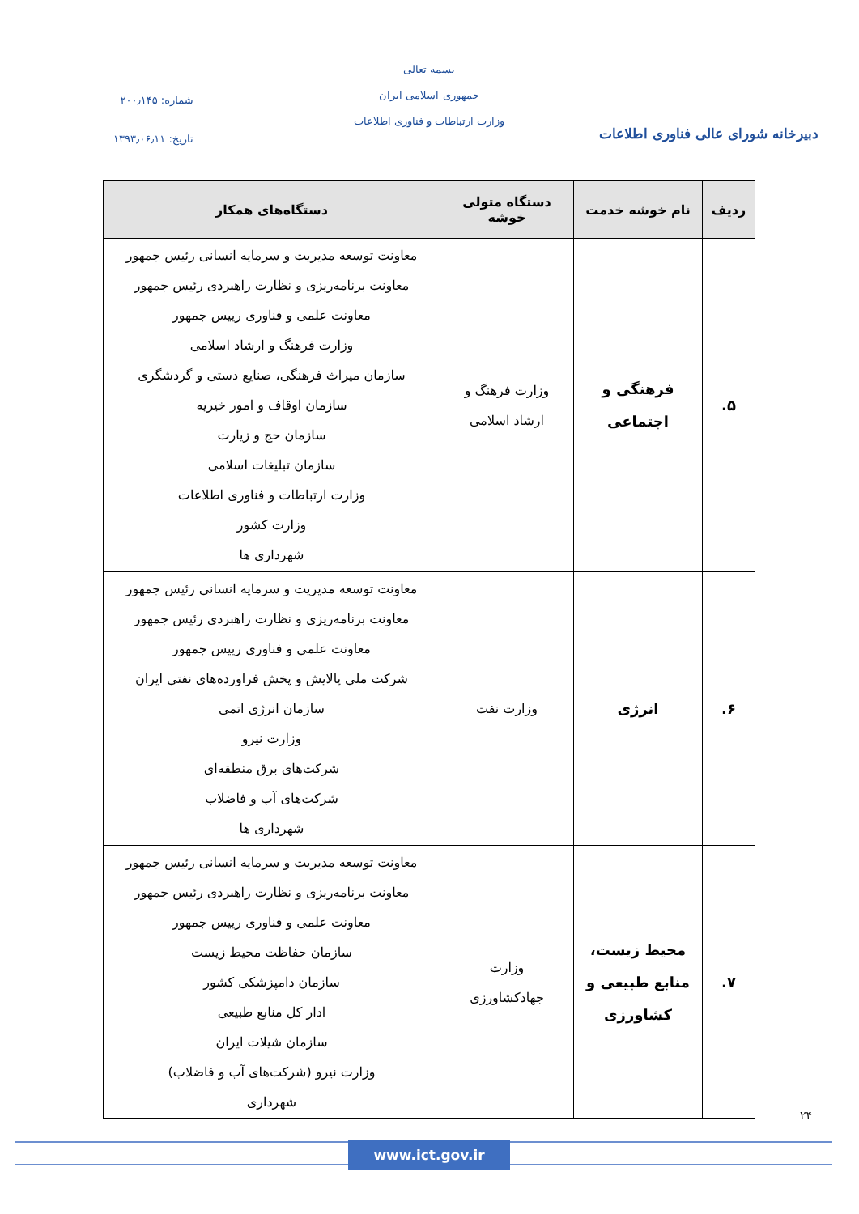دبیرخانه شورای عالی فناوری اطلاعات
بسمه تعالی
جمهوری اسلامی ایران
وزارت ارتباطات و فناوری اطلاعات
شماره: ۲۰۰٫۱۴۵
تاریخ: ۱۳۹۳٫۰۶٫۱۱
| ردیف | نام خوشه خدمت | دستگاه متولی خوشه | دستگاه‌های همکار |
| --- | --- | --- | --- |
| ۵. | فرهنگی و اجتماعی | وزارت فرهنگ و ارشاد اسلامی | معاونت توسعه مدیریت و سرمایه انسانی رئیس جمهور معاونت برنامه‌ریزی و نظارت راهبردی رئیس جمهور معاونت علمی و فناوری رییس جمهور وزارت فرهنگ و ارشاد اسلامی سازمان میراث فرهنگی، صنایع دستی و گردشگری سازمان اوقاف و امور خیریه سازمان حج و زیارت سازمان تبلیغات اسلامی وزارت ارتباطات و فناوری اطلاعات وزارت کشور شهرداری ها |
| ۶. | انرژی | وزارت نفت | معاونت توسعه مدیریت و سرمایه انسانی رئیس جمهور معاونت برنامه‌ریزی و نظارت راهبردی رئیس جمهور معاونت علمی و فناوری رییس جمهور شرکت ملی پالایش و پخش فراورده‌های نفتی ایران سازمان انرژی اتمی وزارت نیرو شرکت‌های برق منطقه‌ای شرکت‌های آب و فاضلاب شهرداری ها |
| ۷. | محیط زیست، منابع طبیعی و کشاورزی | وزارت جهادکشاورزی | معاونت توسعه مدیریت و سرمایه انسانی رئیس جمهور معاونت برنامه‌ریزی و نظارت راهبردی رئیس جمهور معاونت علمی و فناوری رییس جمهور سازمان حفاظت محیط زیست سازمان دامپزشکی کشور ادار کل منابع طبیعی سازمان شیلات ایران وزارت نیرو (شرکت‌های آب و فاضلاب) شهرداری |
۲۴
www.ict.gov.ir